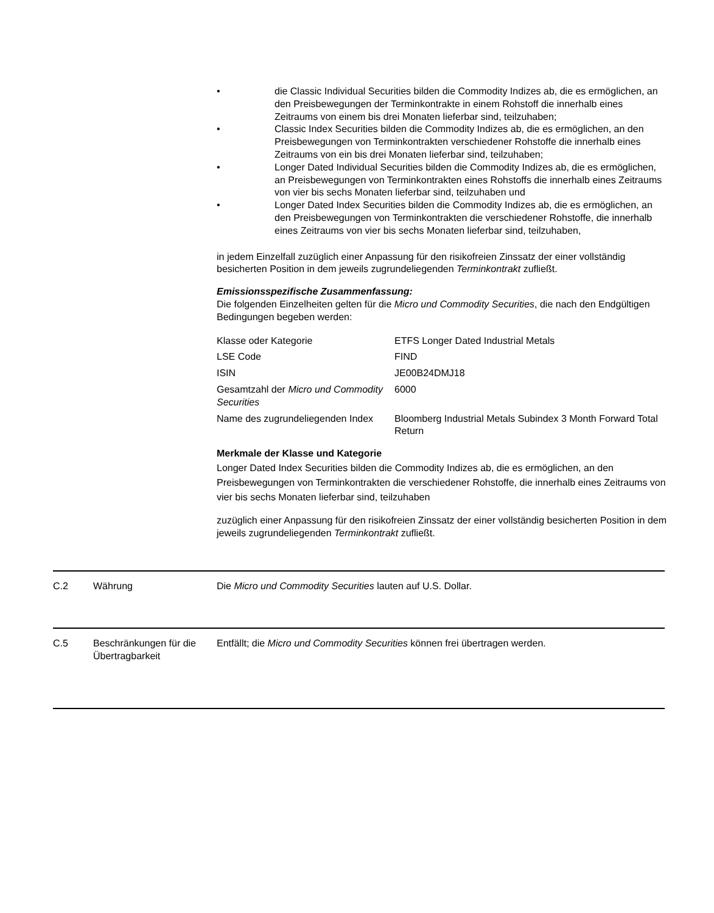• die Classic Individual Securities bilden die Commodity Indizes ab, die es ermöglichen, an den Preisbewegungen der Terminkontrakte in einem Rohstoff die innerhalb eines Zeitraums von einem bis drei Monaten lieferbar sind, teilzuhaben;
• Classic Index Securities bilden die Commodity Indizes ab, die es ermöglichen, an den Preisbewegungen von Terminkontrakten verschiedener Rohstoffe die innerhalb eines Zeitraums von ein bis drei Monaten lieferbar sind, teilzuhaben;
• Longer Dated Individual Securities bilden die Commodity Indizes ab, die es ermöglichen, an Preisbewegungen von Terminkontrakten eines Rohstoffs die innerhalb eines Zeitraums von vier bis sechs Monaten lieferbar sind, teilzuhaben und
• Longer Dated Index Securities bilden die Commodity Indizes ab, die es ermöglichen, an den Preisbewegungen von Terminkontrakten die verschiedener Rohstoffe, die innerhalb eines Zeitraums von vier bis sechs Monaten lieferbar sind, teilzuhaben,
in jedem Einzelfall zuzüglich einer Anpassung für den risikofreien Zinssatz der einer vollständig besicherten Position in dem jeweils zugrundeliegenden Terminkontrakt zufließt.
Emissionsspezifische Zusammenfassung:
Die folgenden Einzelheiten gelten für die Micro und Commodity Securities, die nach den Endgültigen Bedingungen begeben werden:
| Klasse oder Kategorie | ETFS Longer Dated Industrial Metals |
| LSE Code | FIND |
| ISIN | JE00B24DMJ18 |
| Gesamtzahl der Micro und Commodity Securities | 6000 |
| Name des zugrundeliegenden Index | Bloomberg Industrial Metals Subindex 3 Month Forward Total Return |
Merkmale der Klasse und Kategorie
Longer Dated Index Securities bilden die Commodity Indizes ab, die es ermöglichen, an den Preisbewegungen von Terminkontrakten die verschiedener Rohstoffe, die innerhalb eines Zeitraums von vier bis sechs Monaten lieferbar sind, teilzuhaben
zuzüglich einer Anpassung für den risikofreien Zinssatz der einer vollständig besicherten Position in dem jeweils zugrundeliegenden Terminkontrakt zufließt.
C.2 Währung Die Micro und Commodity Securities lauten auf U.S. Dollar.
C.5 Beschränkungen für die Übertragbarkeit
Entfällt; die Micro und Commodity Securities können frei übertragen werden.